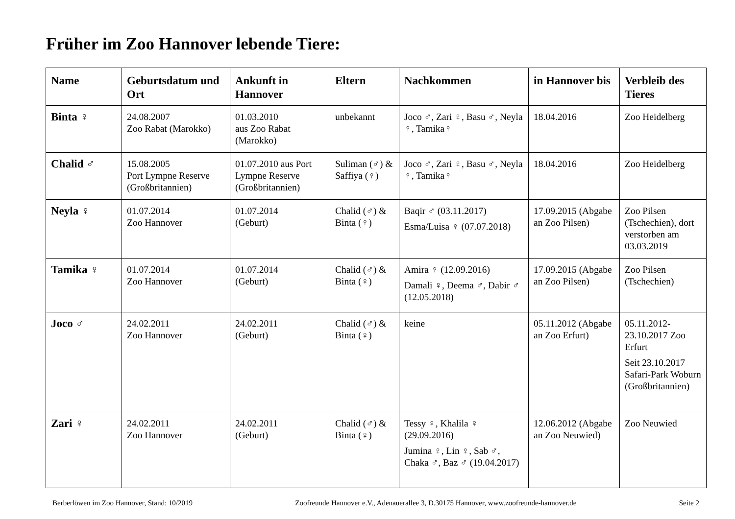Früher im Zoo Hannover lebende Tiere:
| Name | Geburtsdatum und Ort | Ankunft in Hannover | Eltern | Nachkommen | in Hannover bis | Verbleib des Tieres |
| --- | --- | --- | --- | --- | --- | --- |
| Binta ♀ | 24.08.2007 Zoo Rabat (Marokko) | 01.03.2010 aus Zoo Rabat (Marokko) | unbekannt | Joco ♂, Zari ♀, Basu ♂, Neyla ♀, Tamika♀ | 18.04.2016 | Zoo Heidelberg |
| Chalid ♂ | 15.08.2005 Port Lympne Reserve (Großbritannien) | 01.07.2010 aus Port Lympne Reserve (Großbritannien) | Suliman (♂) & Saffiya (♀) | Joco ♂, Zari ♀, Basu ♂, Neyla ♀, Tamika♀ | 18.04.2016 | Zoo Heidelberg |
| Neyla ♀ | 01.07.2014 Zoo Hannover | 01.07.2014 (Geburt) | Chalid (♂) & Binta (♀) | Baqir ♂ (03.11.2017) Esma/Luisa ♀ (07.07.2018) | 17.09.2015 (Abgabe an Zoo Pilsen) | Zoo Pilsen (Tschechien), dort verstorben am 03.03.2019 |
| Tamika ♀ | 01.07.2014 Zoo Hannover | 01.07.2014 (Geburt) | Chalid (♂) & Binta (♀) | Amira ♀ (12.09.2016) Damali ♀, Deema ♂, Dabir ♂ (12.05.2018) | 17.09.2015 (Abgabe an Zoo Pilsen) | Zoo Pilsen (Tschechien) |
| Joco ♂ | 24.02.2011 Zoo Hannover | 24.02.2011 (Geburt) | Chalid (♂) & Binta (♀) | keine | 05.11.2012 (Abgabe an Zoo Erfurt) | 05.11.2012-23.10.2017 Zoo Erfurt Seit 23.10.2017 Safari-Park Woburn (Großbritannien) |
| Zari ♀ | 24.02.2011 Zoo Hannover | 24.02.2011 (Geburt) | Chalid (♂) & Binta (♀) | Tessy ♀, Khalila ♀ (29.09.2016) Jumina ♀, Lin ♀, Sab ♂, Chaka ♂, Baz ♂ (19.04.2017) | 12.06.2012 (Abgabe an Zoo Neuwied) | Zoo Neuwied |
Berberlöwen im Zoo Hannover, Stand: 10/2019 Zoofreunde Hannover e.V., Adenauerallee 3, D.30175 Hannover, www.zoofreunde-hannover.de Seite 2